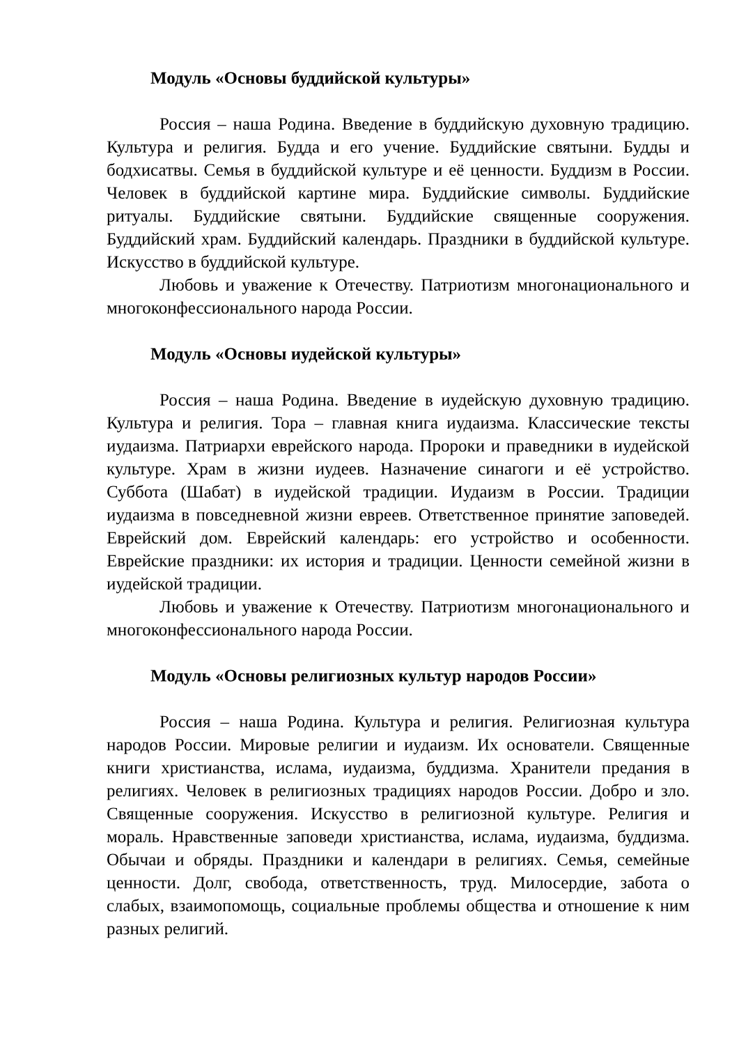Модуль «Основы буддийской культуры»
Россия – наша Родина. Введение в буддийскую духовную традицию. Культура и религия. Будда и его учение. Буддийские святыни. Будды и бодхисатвы. Семья в буддийской культуре и её ценности. Буддизм в России. Человек в буддийской картине мира. Буддийские символы. Буддийские ритуалы. Буддийские святыни. Буддийские священные сооружения. Буддийский храм. Буддийский календарь. Праздники в буддийской культуре. Искусство в буддийской культуре.
Любовь и уважение к Отечеству. Патриотизм многонационального и многоконфессионального народа России.
Модуль «Основы иудейской культуры»
Россия – наша Родина. Введение в иудейскую духовную традицию. Культура и религия. Тора – главная книга иудаизма. Классические тексты иудаизма. Патриархи еврейского народа. Пророки и праведники в иудейской культуре. Храм в жизни иудеев. Назначение синагоги и её устройство. Суббота (Шабат) в иудейской традиции. Иудаизм в России. Традиции иудаизма в повседневной жизни евреев. Ответственное принятие заповедей. Еврейский дом. Еврейский календарь: его устройство и особенности. Еврейские праздники: их история и традиции. Ценности семейной жизни в иудейской традиции.
Любовь и уважение к Отечеству. Патриотизм многонационального и многоконфессионального народа России.
Модуль «Основы религиозных культур народов России»
Россия – наша Родина. Культура и религия. Религиозная культура народов России. Мировые религии и иудаизм. Их основатели. Священные книги христианства, ислама, иудаизма, буддизма. Хранители предания в религиях. Человек в религиозных традициях народов России. Добро и зло. Священные сооружения. Искусство в религиозной культуре. Религия и мораль. Нравственные заповеди христианства, ислама, иудаизма, буддизма. Обычаи и обряды. Праздники и календари в религиях. Семья, семейные ценности. Долг, свобода, ответственность, труд. Милосердие, забота о слабых, взаимопомощь, социальные проблемы общества и отношение к ним разных религий.